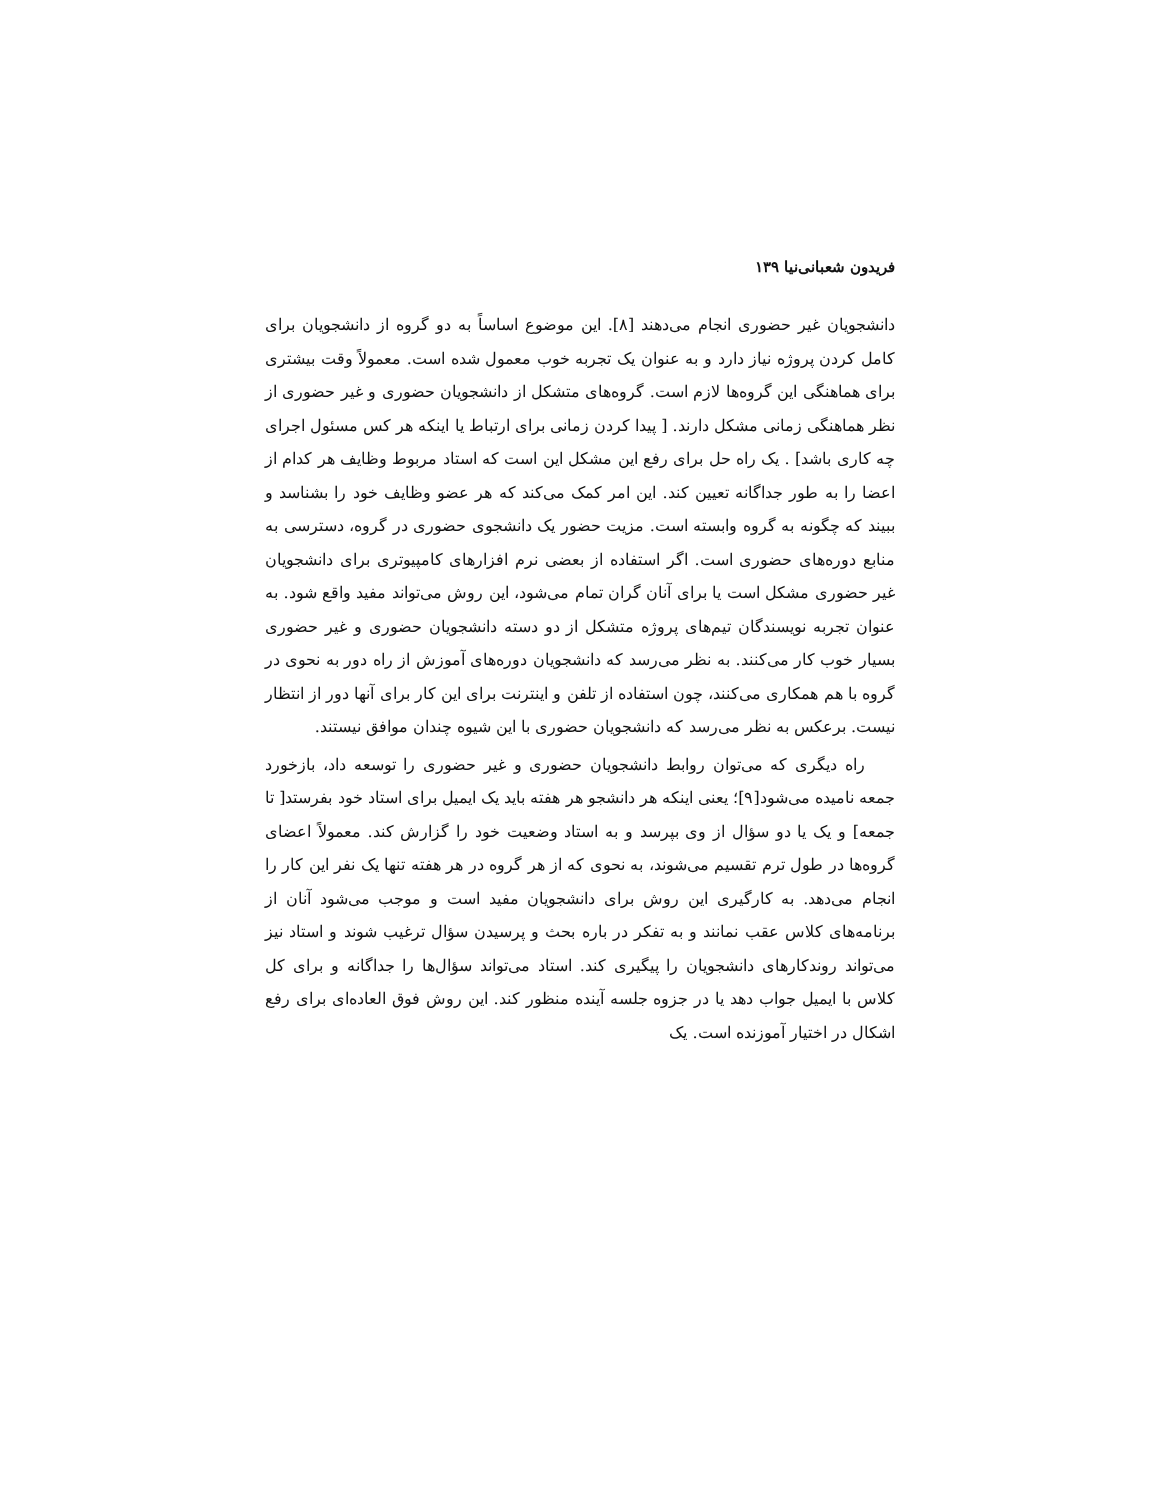فریدون شعبانی‌نیا ۱۳۹
دانشجویان غیر حضوری انجام می‌دهند [۸]. این موضوع اساساً به دو گروه از دانشجویان برای کامل کردن پروژه نیاز دارد و به عنوان یک تجربه خوب معمول شده است. معمولاً وقت بیشتری برای هماهنگی این گروه‌ها لازم است. گروه‌های متشکل از دانشجویان حضوری و غیر حضوری از نظر هماهنگی زمانی مشکل دارند. [ پیدا کردن زمانی برای ارتباط یا اینکه هر کس مسئول اجرای چه کاری باشد] . یک راه حل برای رفع این مشکل این است که استاد مربوط وظایف هر کدام از اعضا را به طور جداگانه تعیین کند. این امر کمک می‌کند که هر عضو وظایف خود را بشناسد و ببیند که چگونه به گروه وابسته است. مزیت حضور یک دانشجوی حضوری در گروه، دسترسی به منابع دوره‌های حضوری است. اگر استفاده از بعضی نرم افزارهای کامپیوتری برای دانشجویان غیر حضوری مشکل است یا برای آنان گران تمام می‌شود، این روش می‌تواند مفید واقع شود. به عنوان تجربه نویسندگان تیم‌های پروژه متشکل از دو دسته دانشجویان حضوری و غیر حضوری بسیار خوب کار می‌کنند. به نظر می‌رسد که دانشجویان دوره‌های آموزش از راه دور به نحوی در گروه با هم همکاری می‌کنند، چون استفاده از تلفن و اینترنت برای این کار برای آنها دور از انتظار نیست. برعکس به نظر می‌رسد که دانشجویان حضوری با این شیوه چندان موافق نیستند.
راه دیگری که می‌توان روابط دانشجویان حضوری و غیر حضوری را توسعه داد، بازخورد جمعه نامیده می‌شود[۹]؛ یعنی اینکه هر دانشجو هر هفته باید یک ایمیل برای استاد خود بفرستد[ تا جمعه] و یک یا دو سؤال از وی بپرسد و به استاد وضعیت خود را گزارش کند. معمولاً اعضای گروه‌ها در طول ترم تقسیم می‌شوند، به نحوی که از هر گروه در هر هفته تنها یک نفر این کار را انجام می‌دهد. به کارگیری این روش برای دانشجویان مفید است و موجب می‌شود آنان از برنامه‌های کلاس عقب نمانند و به تفکر در باره بحث و پرسیدن سؤال ترغیب شوند و استاد نیز می‌تواند روندکارهای دانشجویان را پیگیری کند. استاد می‌تواند سؤال‌ها را جداگانه و برای کل کلاس با ایمیل جواب دهد یا در جزوه جلسه آینده منظور کند. این روش فوق العاده‌ای برای رفع اشکال در اختیار آموزنده است. یک